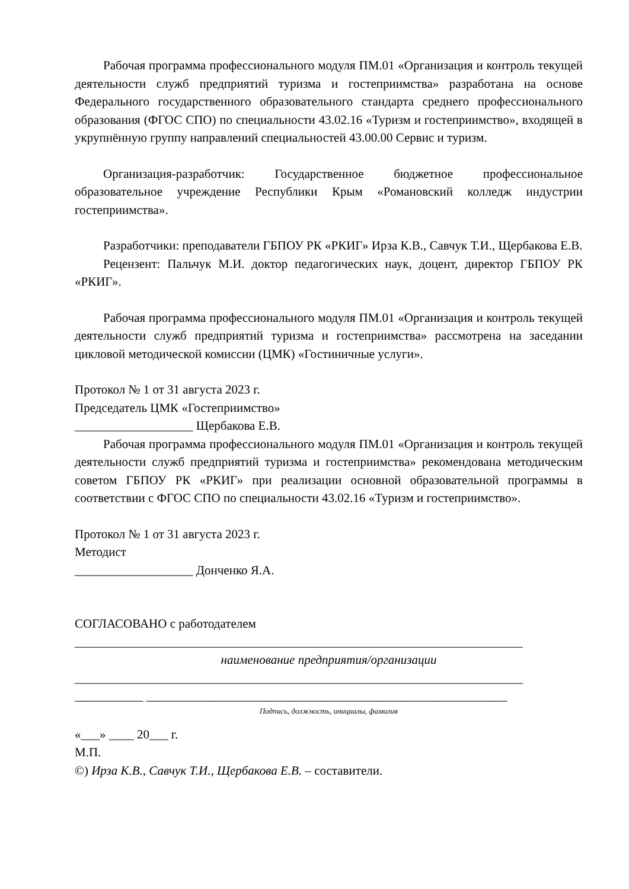Рабочая программа профессионального модуля ПМ.01 «Организация и контроль текущей деятельности служб предприятий туризма и гостеприимства» разработана на основе Федерального государственного образовательного стандарта среднего профессионального образования (ФГОС СПО) по специальности 43.02.16 «Туризм и гостеприимство», входящей в укрупнённую группу направлений специальностей 43.00.00 Сервис и туризм.
Организация-разработчик: Государственное бюджетное профессиональное образовательное учреждение Республики Крым «Романовский колледж индустрии гостеприимства».
Разработчики: преподаватели ГБПОУ РК «РКИГ» Ирза К.В., Савчук Т.И., Щербакова Е.В.
Рецензент: Пальчук М.И. доктор педагогических наук, доцент, директор ГБПОУ РК «РКИГ».
Рабочая программа профессионального модуля ПМ.01 «Организация и контроль текущей деятельности служб предприятий туризма и гостеприимства» рассмотрена на заседании цикловой методической комиссии (ЦМК) «Гостиничные услуги».
Протокол № 1 от 31 августа 2023 г.
Председатель ЦМК «Гостеприимство»
___________________ Щербакова Е.В.
Рабочая программа профессионального модуля ПМ.01 «Организация и контроль текущей деятельности служб предприятий туризма и гостеприимства» рекомендована методическим советом ГБПОУ РК «РКИГ» при реализации основной образовательной программы в соответствии с ФГОС СПО по специальности 43.02.16 «Туризм и гостеприимство».
Протокол № 1 от 31 августа 2023 г.
Методист
___________________ Донченко Я.А.
СОГЛАСОВАНО с работодателем
________________________________________________________________________
наименование предприятия/организации
________________________________________________________________________
___________ __________________________________________________________
Подпись, должность, инициалы, фамилия
«___» ____ 20___ г.
М.П.
©) Ирза К.В., Савчук Т.И., Щербакова Е.В. – составители.